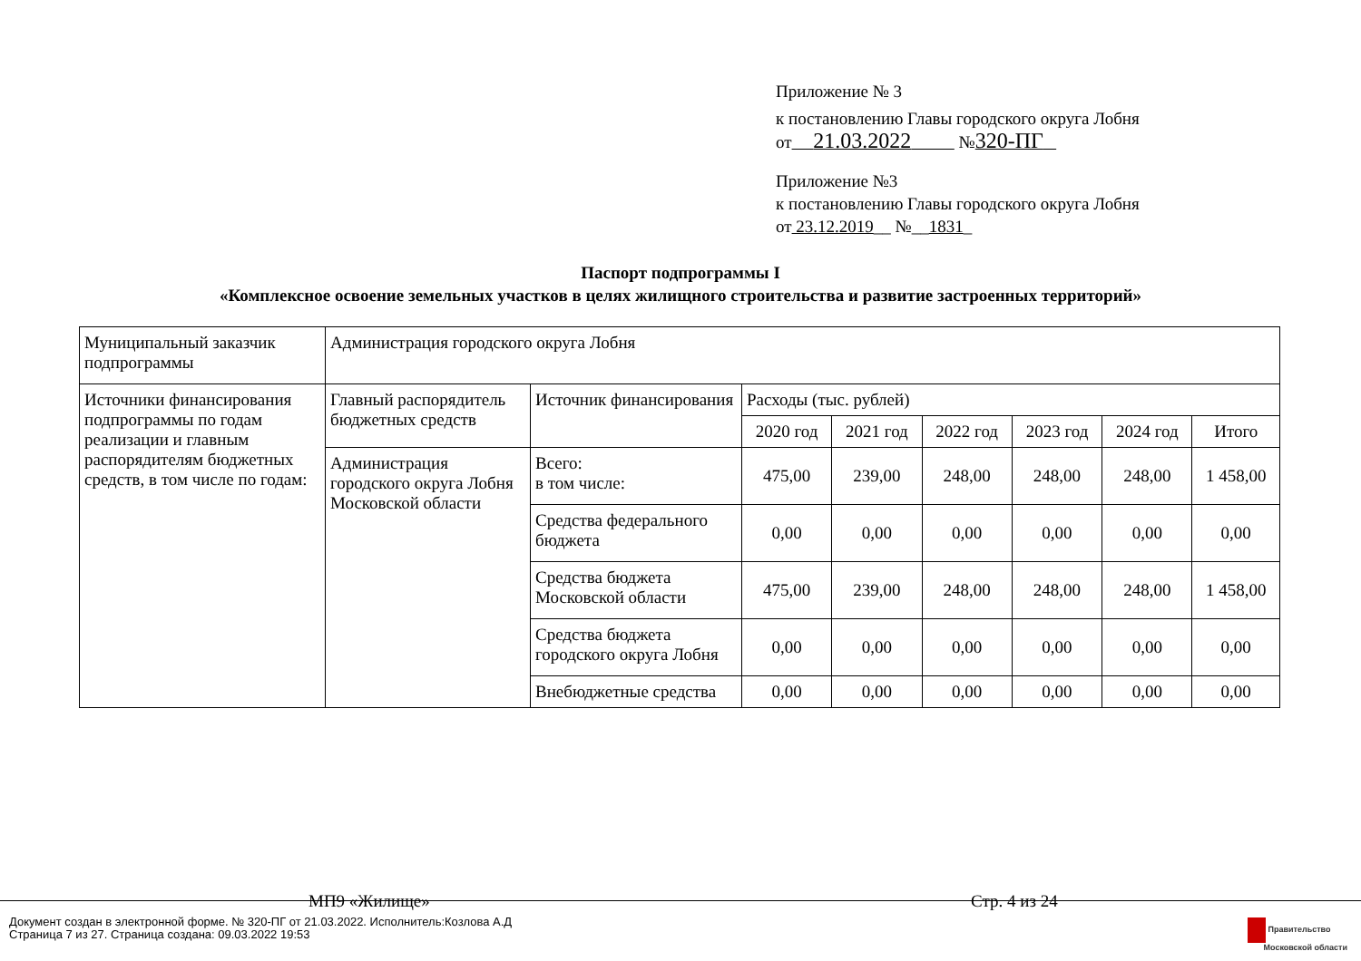Приложение № 3
к постановлению Главы городского округа Лобня
от 21.03.2022 №320-ПГ
Приложение №3
к постановлению Главы городского округа Лобня
от 23.12.2019__ №__1831_
Паспорт подпрограммы I
«Комплексное освоение земельных участков в целях жилищного строительства и развитие застроенных территорий»
| Муниципальный заказчик подпрограммы | Администрация городского округа Лобня | | | | | | | |
| Источники финансирования подпрограммы по годам реализации и главным распорядителям бюджетных средств, в том числе по годам: | Главный распорядитель бюджетных средств | Источник финансирования | Расходы (тыс. рублей) | | | | | |
| | | | 2020 год | 2021 год | 2022 год | 2023 год | 2024 год | Итого |
| | Администрация городского округа Лобня Московской области | Всего: в том числе: | 475,00 | 239,00 | 248,00 | 248,00 | 248,00 | 1 458,00 |
| | | Средства федерального бюджета | 0,00 | 0,00 | 0,00 | 0,00 | 0,00 | 0,00 |
| | | Средства бюджета Московской области | 475,00 | 239,00 | 248,00 | 248,00 | 248,00 | 1 458,00 |
| | | Средства бюджета городского округа Лобня | 0,00 | 0,00 | 0,00 | 0,00 | 0,00 | 0,00 |
| | | Внебюджетные средства | 0,00 | 0,00 | 0,00 | 0,00 | 0,00 | 0,00 |
МП9 «Жилище» Стр. 4 из 24
Документ создан в электронной форме. № 320-ПГ от 21.03.2022. Исполнитель:Козлова А.Д
Страница 7 из 27. Страница создана: 09.03.2022 19:53
Правительство
Московской области